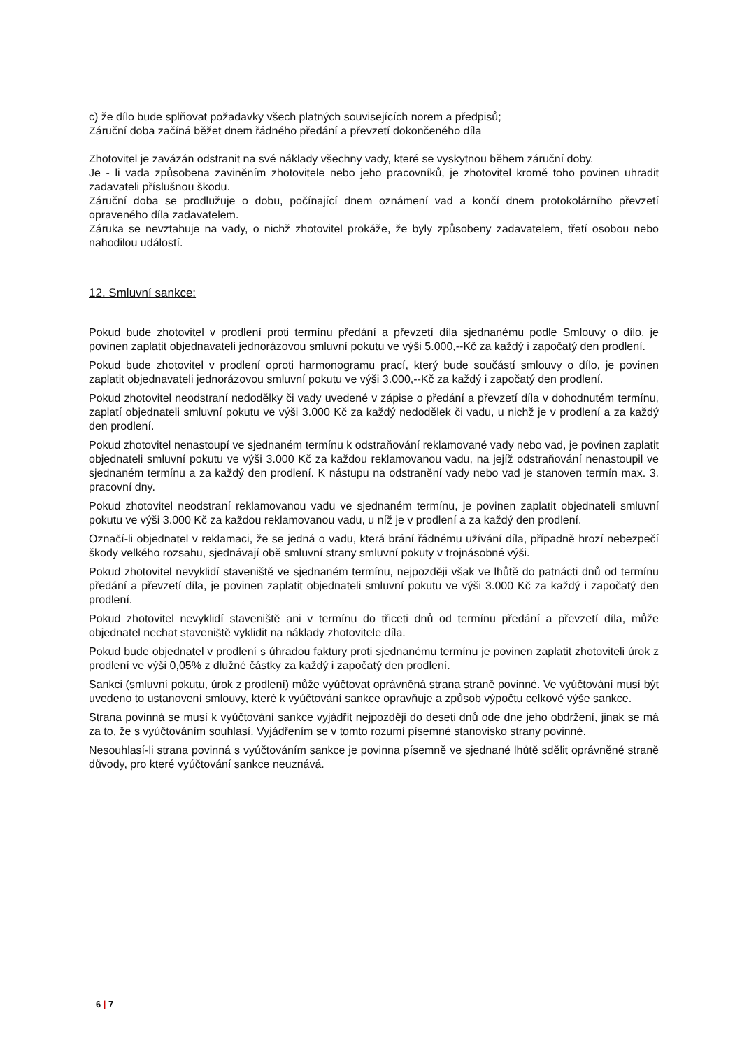c) že dílo bude splňovat požadavky všech platných souvisejících norem a předpisů;
Záruční doba začíná běžet dnem řádného předání a převzetí dokončeného díla
Zhotovitel je zavázán odstranit na své náklady všechny vady, které se vyskytnou během záruční doby.
Je - li vada způsobena zaviněním zhotovitele nebo jeho pracovníků, je zhotovitel kromě toho povinen uhradit zadavateli příslušnou škodu.
Záruční doba se prodlužuje o dobu, počínající dnem oznámení vad a končí dnem protokolárního převzetí opraveného díla zadavatelem.
Záruka se nevztahuje na vady, o nichž zhotovitel prokáže, že byly způsobeny zadavatelem, třetí osobou nebo nahodilou událostí.
12. Smluvní sankce:
Pokud bude zhotovitel v prodlení proti termínu předání a převzetí díla sjednanému podle Smlouvy o dílo, je povinen zaplatit objednavateli jednorázovou smluvní pokutu ve výši 5.000,--Kč za každý i započatý den prodlení.
Pokud bude zhotovitel v prodlení oproti harmonogramu prací, který bude součástí smlouvy o dílo, je povinen zaplatit objednavateli jednorázovou smluvní pokutu ve výši 3.000,--Kč za každý i započatý den prodlení.
Pokud zhotovitel neodstraní nedodělky či vady uvedené v zápise o předání a převzetí díla v dohodnutém termínu, zaplatí objednateli smluvní pokutu ve výši 3.000 Kč za každý nedodělek či vadu, u nichž je v prodlení a za každý den prodlení.
Pokud zhotovitel nenastoupí ve sjednaném termínu k odstraňování reklamované vady nebo vad, je povinen zaplatit objednateli smluvní pokutu ve výši 3.000 Kč za každou reklamovanou vadu, na jejíž odstraňování nenastoupil ve sjednaném termínu a za každý den prodlení. K nástupu na odstranění vady nebo vad je stanoven termín max. 3. pracovní dny.
Pokud zhotovitel neodstraní reklamovanou vadu ve sjednaném termínu, je povinen zaplatit objednateli smluvní pokutu ve výši 3.000 Kč za každou reklamovanou vadu, u níž je v prodlení a za každý den prodlení.
Označí-li objednatel v reklamaci, že se jedná o vadu, která brání řádnému užívání díla, případně hrozí nebezpečí škody velkého rozsahu, sjednávají obě smluvní strany smluvní pokuty v trojnásobné výši.
Pokud zhotovitel nevyklidí staveniště ve sjednaném termínu, nejpozději však ve lhůtě do patnácti dnů od termínu předání a převzetí díla, je povinen zaplatit objednateli smluvní pokutu ve výši 3.000 Kč za každý i započatý den prodlení.
Pokud zhotovitel nevyklidí staveniště ani v termínu do třiceti dnů od termínu předání a převzetí díla, může objednatel nechat staveniště vyklidit na náklady zhotovitele díla.
Pokud bude objednatel v prodlení s úhradou faktury proti sjednanému termínu je povinen zaplatit zhotoviteli úrok z prodlení ve výši 0,05% z dlužné částky za každý i započatý den prodlení.
Sankci (smluvní pokutu, úrok z prodlení) může vyúčtovat oprávněná strana straně povinné. Ve vyúčtování musí být uvedeno to ustanovení smlouvy, které k vyúčtování sankce opravňuje a způsob výpočtu celkové výše sankce.
Strana povinná se musí k vyúčtování sankce vyjádřit nejpozději do deseti dnů ode dne jeho obdržení, jinak se má za to, že s vyúčtováním souhlasí. Vyjádřením se v tomto rozumí písemné stanovisko strany povinné.
Nesouhlasí-li strana povinná s vyúčtováním sankce je povinna písemně ve sjednané lhůtě sdělit oprávněné straně důvody, pro které vyúčtování sankce neuznává.
6 | 7